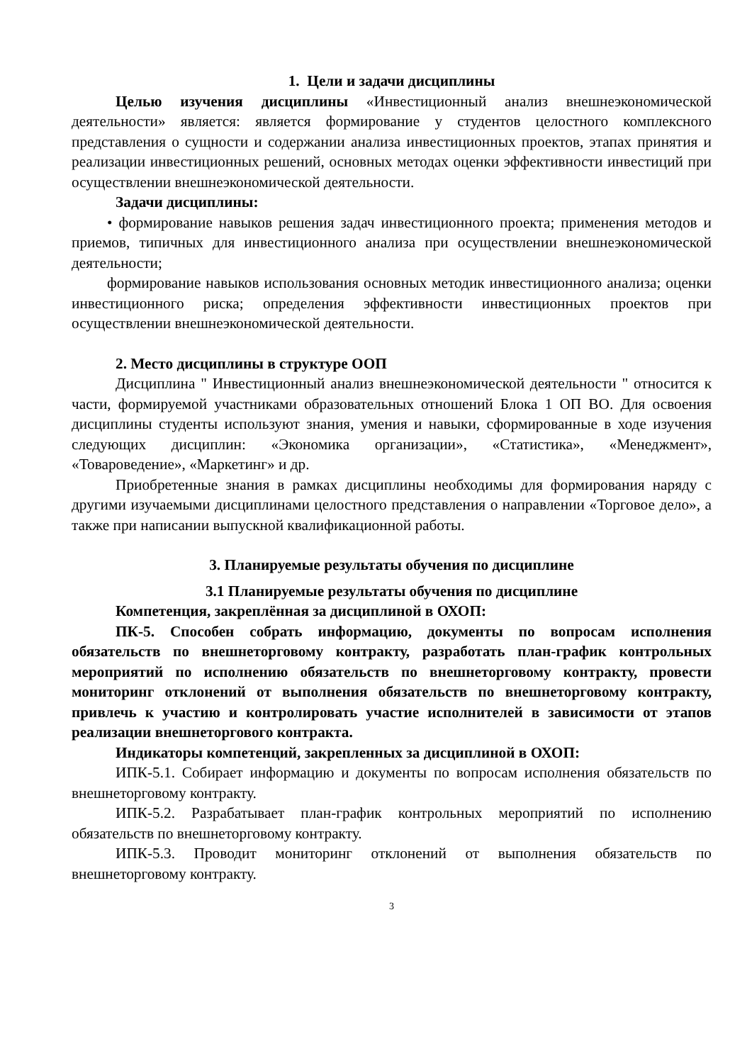1. Цели и задачи дисциплины
Целью изучения дисциплины «Инвестиционный анализ внешнеэкономической деятельности» является: является формирование у студентов целостного комплексного представления о сущности и содержании анализа инвестиционных проектов, этапах принятия и реализации инвестиционных решений, основных методах оценки эффективности инвестиций при осуществлении внешнеэкономической деятельности.
Задачи дисциплины:
• формирование навыков решения задач инвестиционного проекта; применения методов и приемов, типичных для инвестиционного анализа при осуществлении внешнеэкономической деятельности;
формирование навыков использования основных методик инвестиционного анализа; оценки инвестиционного риска; определения эффективности инвестиционных проектов при осуществлении внешнеэкономической деятельности.
2. Место дисциплины в структуре ООП
Дисциплина " Инвестиционный анализ внешнеэкономической деятельности " относится к части, формируемой участниками образовательных отношений Блока 1 ОП ВО. Для освоения дисциплины студенты используют знания, умения и навыки, сформированные в ходе изучения следующих дисциплин: «Экономика организации», «Статистика», «Менеджмент», «Товароведение», «Маркетинг» и др.
Приобретенные знания в рамках дисциплины необходимы для формирования наряду с другими изучаемыми дисциплинами целостного представления о направлении «Торговое дело», а также при написании выпускной квалификационной работы.
3. Планируемые результаты обучения по дисциплине
3.1 Планируемые результаты обучения по дисциплине
Компетенция, закреплённая за дисциплиной в ОХОП:
ПК-5. Способен собрать информацию, документы по вопросам исполнения обязательств по внешнеторговому контракту, разработать план-график контрольных мероприятий по исполнению обязательств по внешнеторговому контракту, провести мониторинг отклонений от выполнения обязательств по внешнеторговому контракту, привлечь к участию и контролировать участие исполнителей в зависимости от этапов реализации внешнеторгового контракта.
Индикаторы компетенций, закрепленных за дисциплиной в ОХОП:
ИПК-5.1. Собирает информацию и документы по вопросам исполнения обязательств по внешнеторговому контракту.
ИПК-5.2. Разрабатывает план-график контрольных мероприятий по исполнению обязательств по внешнеторговому контракту.
ИПК-5.3. Проводит мониторинг отклонений от выполнения обязательств по внешнеторговому контракту.
3